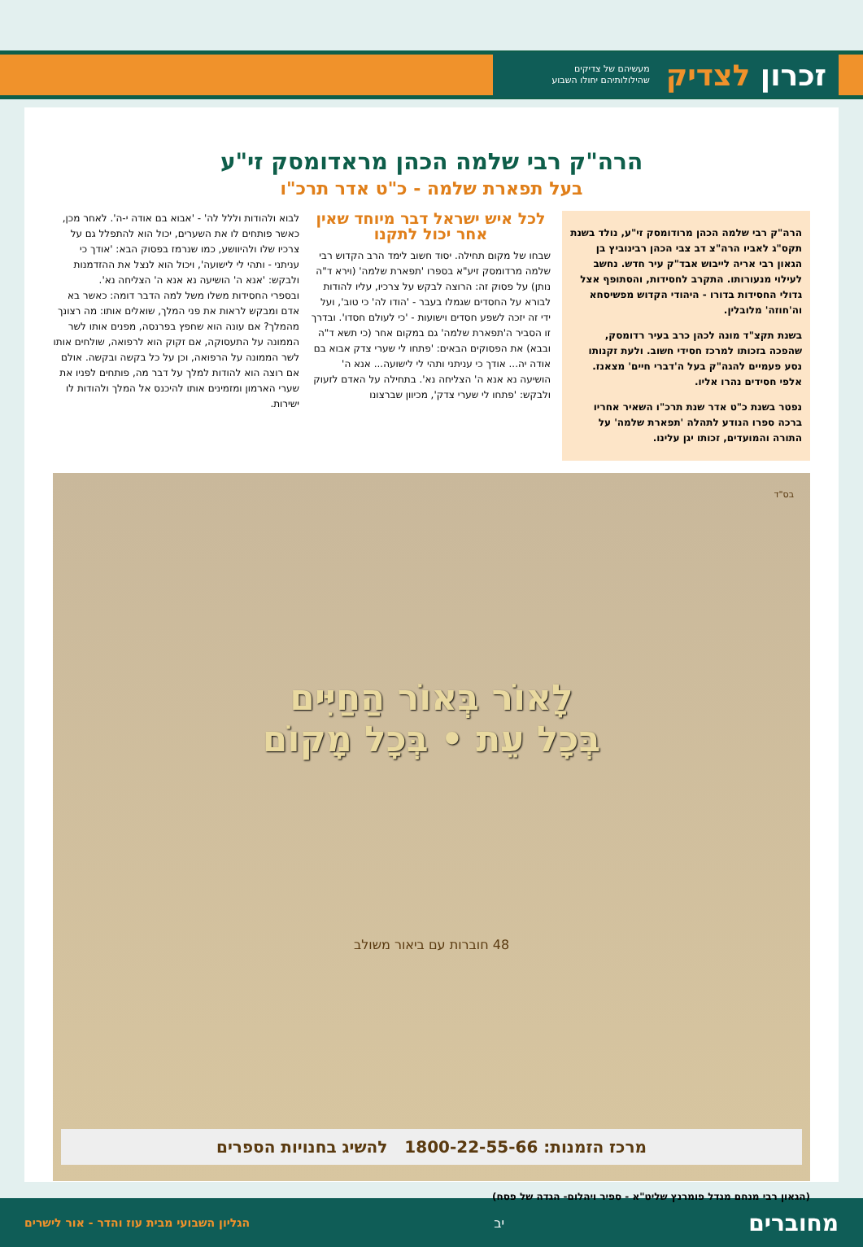זכרון לצדיק מעשיהם של צדיקים
שהילולותיהם יחולו השבוע
הרה"ק רבי שלמה הכהן מראדומסק זי"ע
בעל תפארת שלמה - כ"ט אדר תרכ"ו
הרה"ק רבי שלמה הכהן מרודומסק זי"ע, נולד בשנת תקס"ג לאביו הרה"צ דב צבי הכהן רבינוביץ בן הגאון רבי אריה לייבוש אבד"ק עיר חדש. נחשב לעילוי מנעורותו. התקרב לחסידות, והסתופף אצל גדולי החסידות בדורו - היהודי הקדוש מפשיסחא וה'חוזה' מלובלין.
בשנת תקצ"ד מונה לכהן כרב בעיר רדומסק, שהפכה בזכותו למרכז חסידי חשוב. ולעת זקנותו נסע פעמיים להגה"ק בעל ה'דברי חיים' מצאנז. אלפי חסידים נהרו אליו.
נפטר בשנת כ"ט אדר שנת תרכ"ו השאיר אחריו ברכה ספרו הנודע לתהלה 'תפארת שלמה' על התורה והמועדים, זכותו יגן עלינו.
לכל איש ישראל דבר מיוחד שאין אחר יכול לתקנו
שבחו של מקום תחילה. יסוד חשוב לימד הרב הקדוש רבי שלמה מרדומסק זיע"א בספרו 'תפארת שלמה' (וירא ד"ה נותן) על פסוק זה: הרוצה לבקש על צרכיו, עליו להודות לבורא על החסדים שגמלו בעבר - 'הודו לה' כי טוב', ועל ידי זה יזכה לשפע חסדים וישועות - 'כי לעולם חסדו'. ובדרך זו הסביר ה'תפארת שלמה' גם במקום אחר (כי תשא ד"ה ובבא) את הפסוקים הבאים: 'פתחו לי שערי צדק אבוא בם אודה יה... אודך כי עניתני ותהי לי לישועה... אנא ה' הושיעה נא אנא ה' הצליחה נא'. בתחילה על האדם לזעוק ולבקש: 'פתחו לי שערי צדק', מכיוון שברצונו
לבוא ולהודות וללל לה' - 'אבוא בם אודה י-ה'. לאחר מכן, כאשר פותחים לו את השערים, יכול הוא להתפלל גם על צרכיו שלו ולהיוושע, כמו שנרמז בפסוק הבא: 'אודך כי עניתני - ותהי לי לישועה', ויכול הוא לנצל את ההזדמנות ולבקש: 'אנא ה' הושיעה נא אנא ה' הצליחה נא'.
ובספרי החסידות משלו משל למה הדבר דומה: כאשר בא אדם ומבקש לראות את פני המלך, שואלים אותו: מה רצונך מהמלך? אם עונה הוא שחפץ בפרנסה, מפנים אותו לשר הממונה על התעסוקה, אם זקוק הוא לרפואה, שולחים אותו לשר הממונה על הרפואה, וכן על כל בקשה ובקשה. אולם אם רוצה הוא להודות למלך על דבר מה, פותחים לפניו את שערי הארמון ומזמינים אותו להיכנס אל המלך ולהודות לו ישירות.
בס"ד
לָאוֹר בְּאוֹר הַחַיִּים
בְּכָל עֵת • בְּכָל מָקוֹם
48 חוברות עם ביאור משולב
מרכז הזמנות: 1800-22-55-66 להשיג בחנויות הספרים
(הגאון רבי מנחם מנדל פומרנץ שליט"א - ספיר ויהלום- הגדה של פסח)
מחוברים יב הגליון השבועי מבית עוז והדר - אור לישרים